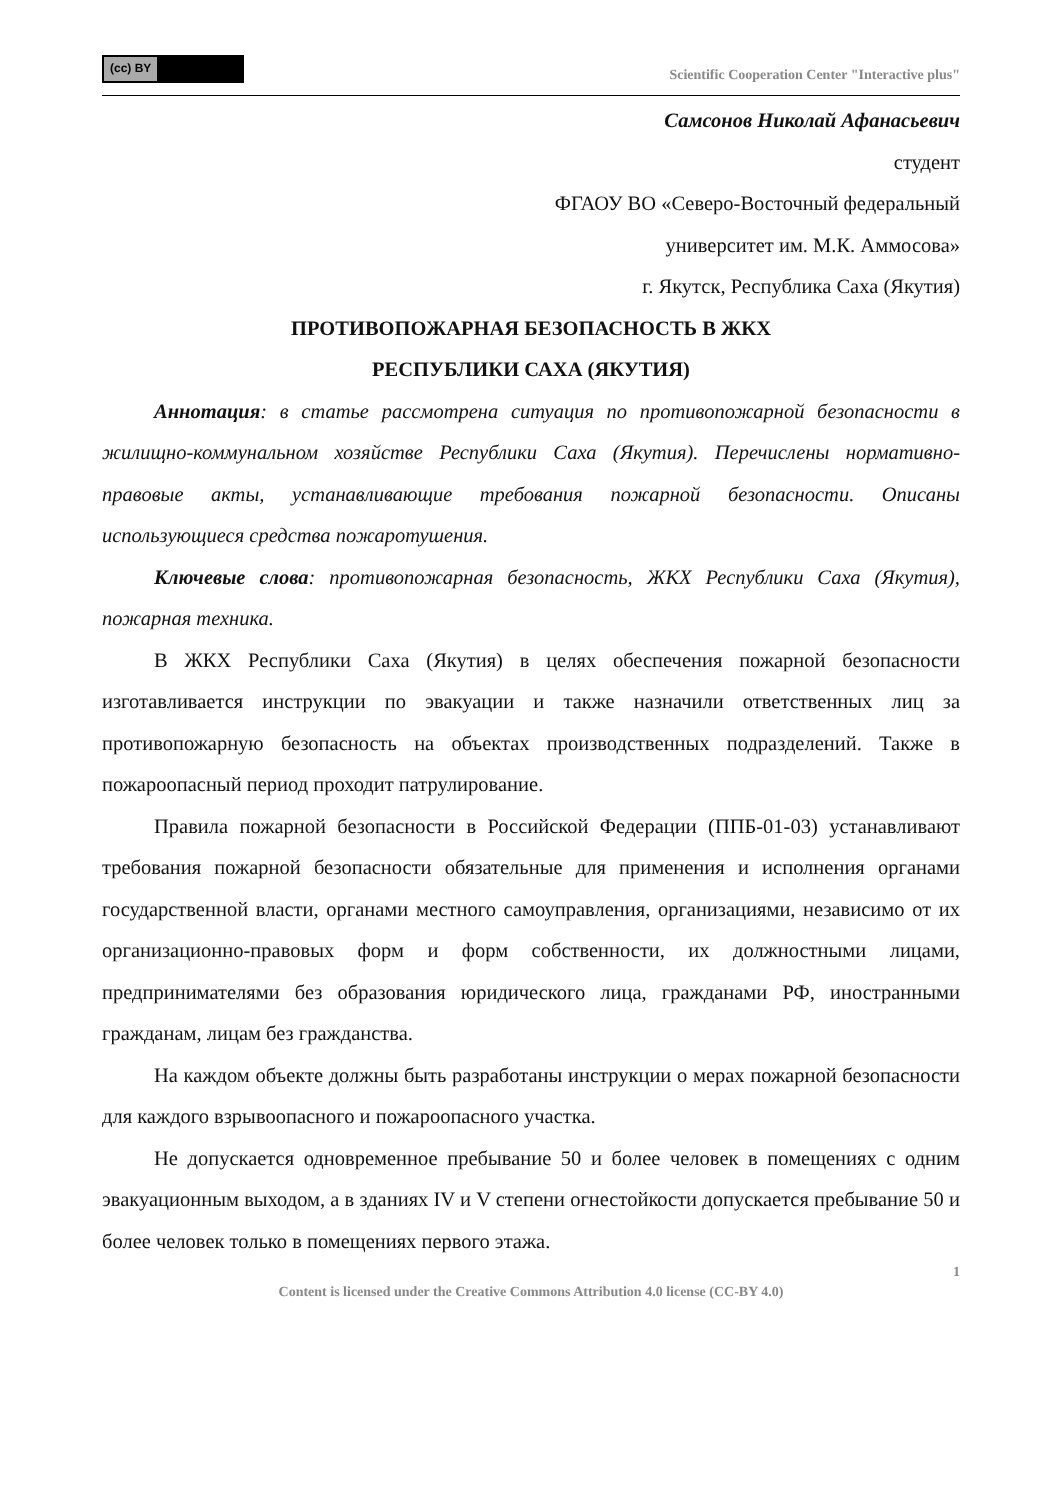(cc) BY
Scientific Cooperation Center "Interactive plus"
Самсонов Николай Афанасьевич
студент
ФГАОУ ВО «Северо-Восточный федеральный
университет им. М.К. Аммосова»
г. Якутск, Республика Саха (Якутия)
ПРОТИВОПОЖАРНАЯ БЕЗОПАСНОСТЬ В ЖКХ
РЕСПУБЛИКИ САХА (ЯКУТИЯ)
Аннотация: в статье рассмотрена ситуация по противопожарной безопасности в жилищно-коммунальном хозяйстве Республики Саха (Якутия). Перечислены нормативно-правовые акты, устанавливающие требования пожарной безопасности. Описаны использующиеся средства пожаротушения.
Ключевые слова: противопожарная безопасность, ЖКХ Республики Саха (Якутия), пожарная техника.
В ЖКХ Республики Саха (Якутия) в целях обеспечения пожарной безопасности изготавливается инструкции по эвакуации и также назначили ответственных лиц за противопожарную безопасность на объектах производственных подразделений. Также в пожароопасный период проходит патрулирование.
Правила пожарной безопасности в Российской Федерации (ППБ-01-03) устанавливают требования пожарной безопасности обязательные для применения и исполнения органами государственной власти, органами местного самоуправления, организациями, независимо от их организационно-правовых форм и форм собственности, их должностными лицами, предпринимателями без образования юридического лица, гражданами РФ, иностранными гражданам, лицам без гражданства.
На каждом объекте должны быть разработаны инструкции о мерах пожарной безопасности для каждого взрывоопасного и пожароопасного участка.
Не допускается одновременное пребывание 50 и более человек в помещениях с одним эвакуационным выходом, а в зданиях IV и V степени огнестойкости допускается пребывание 50 и более человек только в помещениях первого этажа.
1
Content is licensed under the Creative Commons Attribution 4.0 license (CC-BY 4.0)